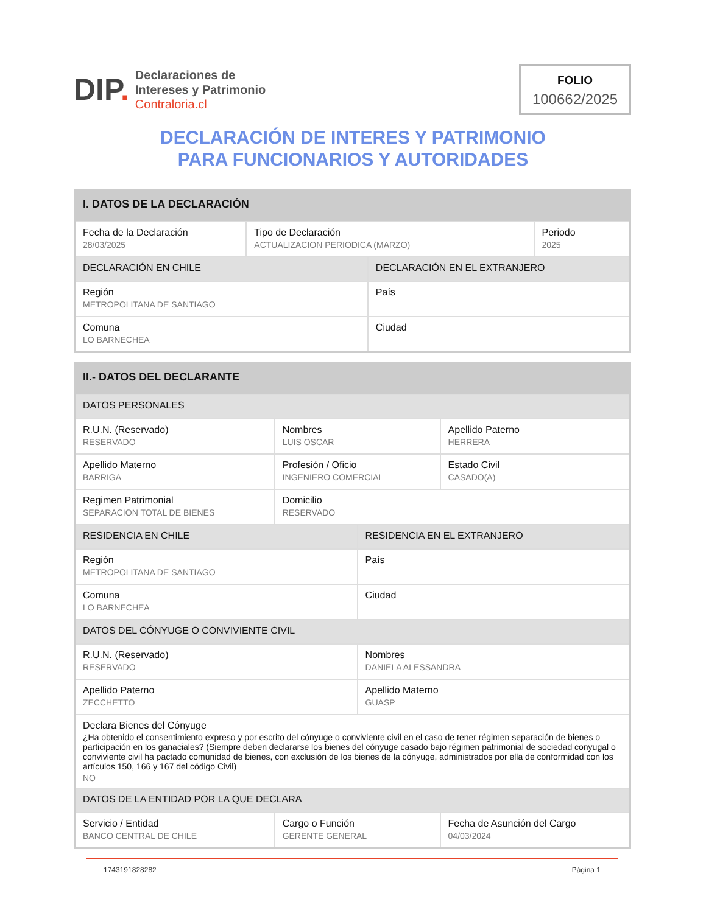DIP.
Declaraciones de
Intereses y Patrimonio
Contraloria.cl
FOLIO
100662/2025
DECLARACIÓN DE INTERES Y PATRIMONIO
PARA FUNCIONARIOS Y AUTORIDADES
| I. DATOS DE LA DECLARACIÓN | | | |
| Fecha de la Declaración 28/03/2025 | Tipo de Declaración ACTUALIZACION PERIODICA (MARZO) | | Periodo 2025 |
| DECLARACIÓN EN CHILE | | DECLARACIÓN EN EL EXTRANJERO | |
| Región METROPOLITANA DE SANTIAGO | | País | |
| Comuna LO BARNECHEA | | Ciudad | |
| II.- DATOS DEL DECLARANTE | | | |
| DATOS PERSONALES | | | |
| R.U.N. (Reservado) RESERVADO | Nombres LUIS OSCAR | | Apellido Paterno HERRERA |
| Apellido Materno BARRIGA | Profesión / Oficio INGENIERO COMERCIAL | | Estado Civil CASADO(A) |
| Regimen Patrimonial SEPARACION TOTAL DE BIENES | Domicilio RESERVADO | | |
| RESIDENCIA EN CHILE | | RESIDENCIA EN EL EXTRANJERO | |
| Región METROPOLITANA DE SANTIAGO | | País | |
| Comuna LO BARNECHEA | | Ciudad | |
| DATOS DEL CÓNYUGE O CONVIVIENTE CIVIL | | | |
| R.U.N. (Reservado) RESERVADO | | Nombres DANIELA ALESSANDRA | |
| Apellido Paterno ZECCHETTO | | Apellido Materno GUASP | |
| Declara Bienes del Cónyuge ¿Ha obtenido el consentimiento expreso y por escrito del cónyuge o conviviente civil en el caso de tener régimen separación de bienes o participación en los ganaciales? (Siempre deben declararse los bienes del cónyuge casado bajo régimen patrimonial de sociedad conyugal o conviviente civil ha pactado comunidad de bienes, con exclusión de los bienes de la cónyuge, administrados por ella de conformidad con los artículos 150, 166 y 167 del código Civil) NO | | | |
| DATOS DE LA ENTIDAD POR LA QUE DECLARA | | | |
| Servicio / Entidad BANCO CENTRAL DE CHILE | Cargo o Función GERENTE GENERAL | | Fecha de Asunción del Cargo 04/03/2024 |
1743191828282 Página 1